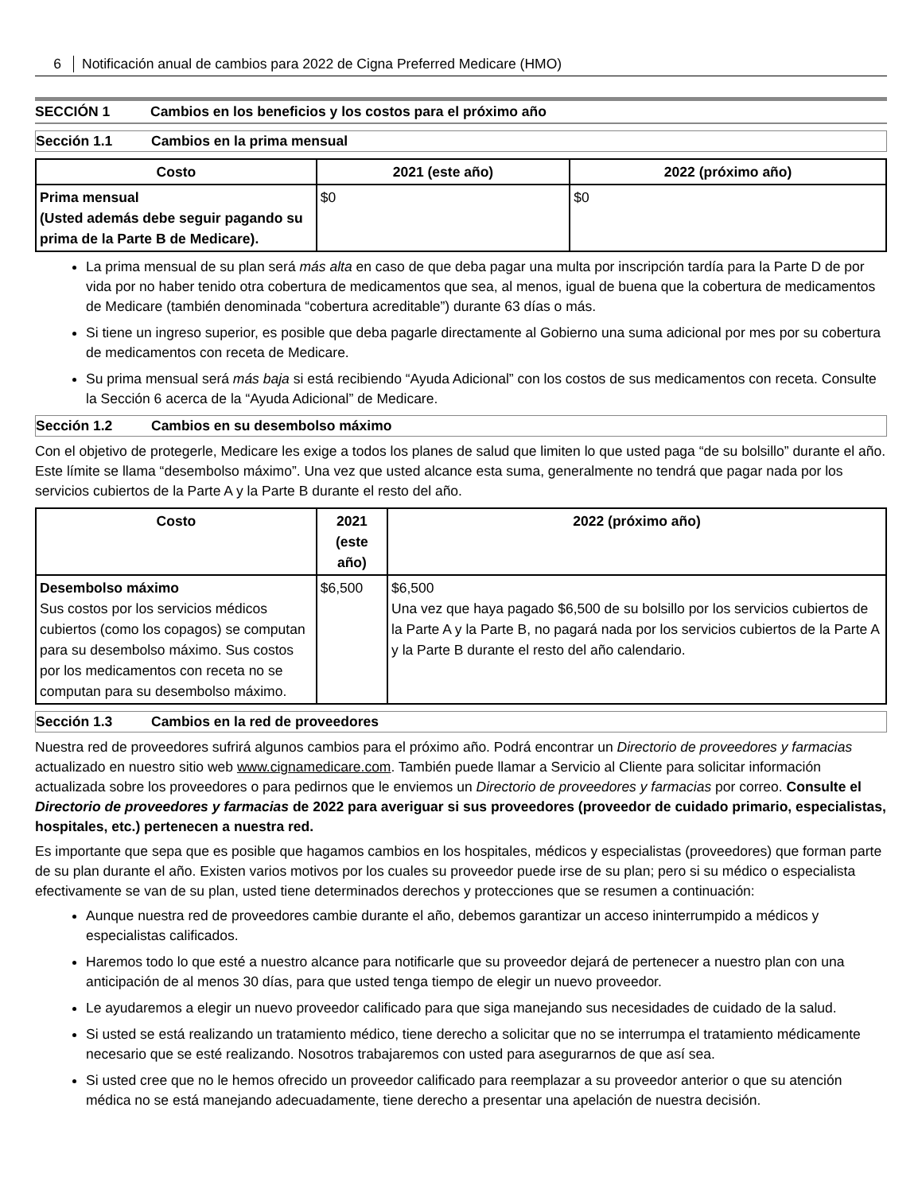6 Notificación anual de cambios para 2022 de Cigna Preferred Medicare (HMO)
SECCIÓN 1 Cambios en los beneficios y los costos para el próximo año
Sección 1.1 Cambios en la prima mensual
| Costo | 2021 (este año) | 2022 (próximo año) |
| --- | --- | --- |
| Prima mensual (Usted además debe seguir pagando su prima de la Parte B de Medicare). | $0 | $0 |
La prima mensual de su plan será más alta en caso de que deba pagar una multa por inscripción tardía para la Parte D de por vida por no haber tenido otra cobertura de medicamentos que sea, al menos, igual de buena que la cobertura de medicamentos de Medicare (también denominada “cobertura acreditable”) durante 63 días o más.
Si tiene un ingreso superior, es posible que deba pagarle directamente al Gobierno una suma adicional por mes por su cobertura de medicamentos con receta de Medicare.
Su prima mensual será más baja si está recibiendo “Ayuda Adicional” con los costos de sus medicamentos con receta. Consulte la Sección 6 acerca de la “Ayuda Adicional” de Medicare.
Sección 1.2 Cambios en su desembolso máximo
Con el objetivo de protegerle, Medicare les exige a todos los planes de salud que limiten lo que usted paga “de su bolsillo” durante el año. Este límite se llama “desembolso máximo”. Una vez que usted alcance esta suma, generalmente no tendrá que pagar nada por los servicios cubiertos de la Parte A y la Parte B durante el resto del año.
| Costo | 2021 (este año) | 2022 (próximo año) |
| --- | --- | --- |
| Desembolso máximo Sus costos por los servicios médicos cubiertos (como los copagos) se computan para su desembolso máximo. Sus costos por los medicamentos con receta no se computan para su desembolso máximo. | $6,500 | $6,500 Una vez que haya pagado $6,500 de su bolsillo por los servicios cubiertos de la Parte A y la Parte B, no pagará nada por los servicios cubiertos de la Parte A y la Parte B durante el resto del año calendario. |
Sección 1.3 Cambios en la red de proveedores
Nuestra red de proveedores sufrirá algunos cambios para el próximo año. Podrá encontrar un Directorio de proveedores y farmacias actualizado en nuestro sitio web www.cignamedicare.com. También puede llamar a Servicio al Cliente para solicitar información actualizada sobre los proveedores o para pedirnos que le enviemos un Directorio de proveedores y farmacias por correo. Consulte el Directorio de proveedores y farmacias de 2022 para averiguar si sus proveedores (proveedor de cuidado primario, especialistas, hospitales, etc.) pertenecen a nuestra red.
Es importante que sepa que es posible que hagamos cambios en los hospitales, médicos y especialistas (proveedores) que forman parte de su plan durante el año. Existen varios motivos por los cuales su proveedor puede irse de su plan; pero si su médico o especialista efectivamente se van de su plan, usted tiene determinados derechos y protecciones que se resumen a continuación:
Aunque nuestra red de proveedores cambie durante el año, debemos garantizar un acceso ininterrumpido a médicos y especialistas calificados.
Haremos todo lo que esté a nuestro alcance para notificarle que su proveedor dejará de pertenecer a nuestro plan con una anticipación de al menos 30 días, para que usted tenga tiempo de elegir un nuevo proveedor.
Le ayudaremos a elegir un nuevo proveedor calificado para que siga manejando sus necesidades de cuidado de la salud.
Si usted se está realizando un tratamiento médico, tiene derecho a solicitar que no se interrumpa el tratamiento médicamente necesario que se esté realizando. Nosotros trabajaremos con usted para asegurarnos de que así sea.
Si usted cree que no le hemos ofrecido un proveedor calificado para reemplazar a su proveedor anterior o que su atención médica no se está manejando adecuadamente, tiene derecho a presentar una apelación de nuestra decisión.